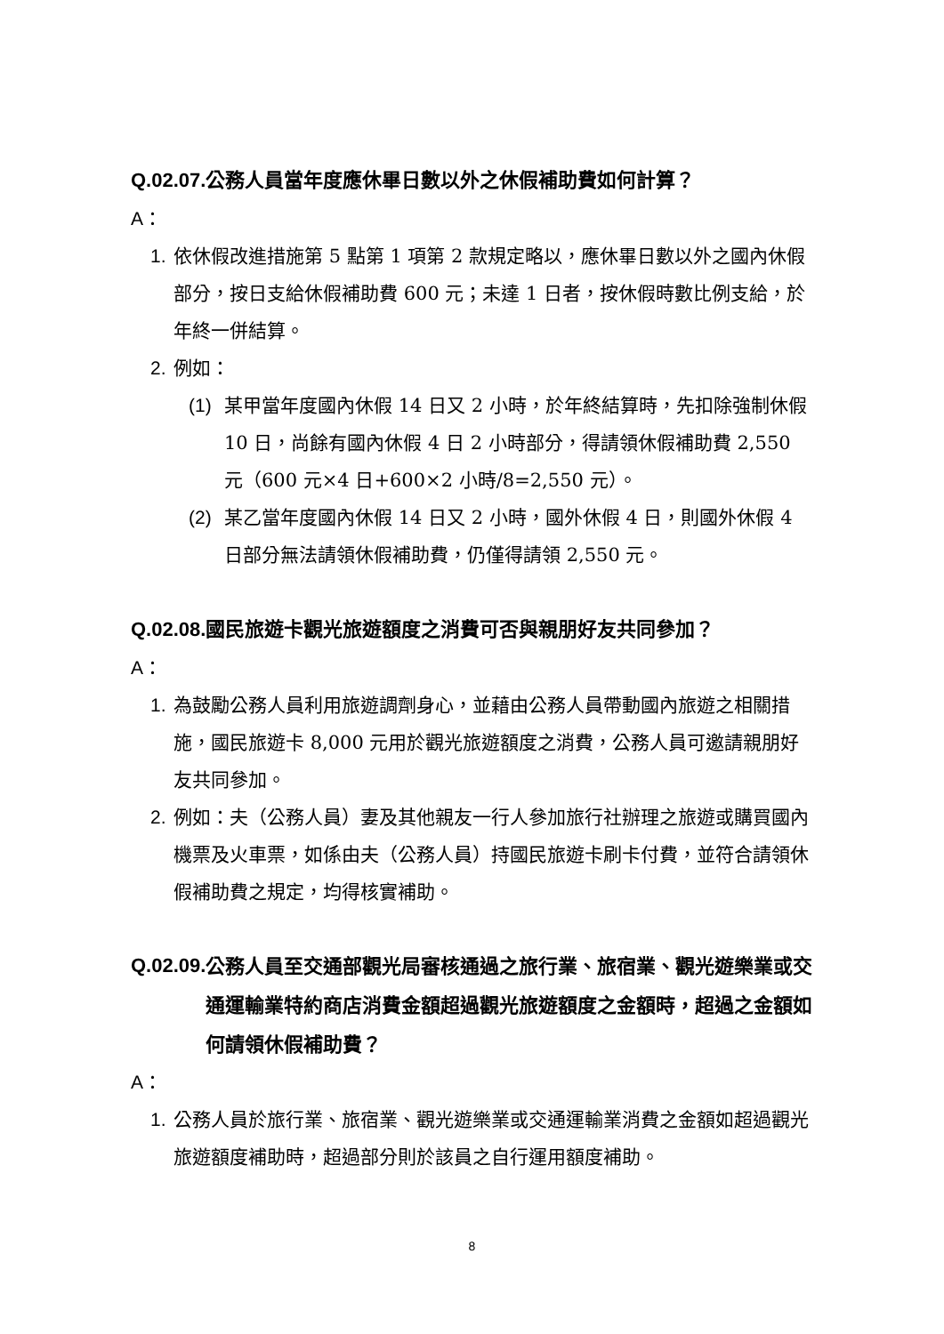Q.02.07. 公務人員當年度應休畢日數以外之休假補助費如何計算？
A：
1. 依休假改進措施第 5 點第 1 項第 2 款規定略以，應休畢日數以外之國內休假部分，按日支給休假補助費 600 元；未達 1 日者，按休假時數比例支給，於年終一併結算。
2. 例如：
(1) 某甲當年度國內休假 14 日又 2 小時，於年終結算時，先扣除強制休假 10 日，尚餘有國內休假 4 日 2 小時部分，得請領休假補助費 2,550 元（600 元×4 日+600×2 小時/8=2,550 元）。
(2) 某乙當年度國內休假 14 日又 2 小時，國外休假 4 日，則國外休假 4 日部分無法請領休假補助費，仍僅得請領 2,550 元。
Q.02.08. 國民旅遊卡觀光旅遊額度之消費可否與親朋好友共同參加？
A：
1. 為鼓勵公務人員利用旅遊調劑身心，並藉由公務人員帶動國內旅遊之相關措施，國民旅遊卡 8,000 元用於觀光旅遊額度之消費，公務人員可邀請親朋好友共同參加。
2. 例如：夫（公務人員）妻及其他親友一行人參加旅行社辦理之旅遊或購買國內機票及火車票，如係由夫（公務人員）持國民旅遊卡刷卡付費，並符合請領休假補助費之規定，均得核實補助。
Q.02.09. 公務人員至交通部觀光局審核通過之旅行業、旅宿業、觀光遊樂業或交通運輸業特約商店消費金額超過觀光旅遊額度之金額時，超過之金額如何請領休假補助費？
A：
1. 公務人員於旅行業、旅宿業、觀光遊樂業或交通運輸業消費之金額如超過觀光旅遊額度補助時，超過部分則於該員之自行運用額度補助。
8